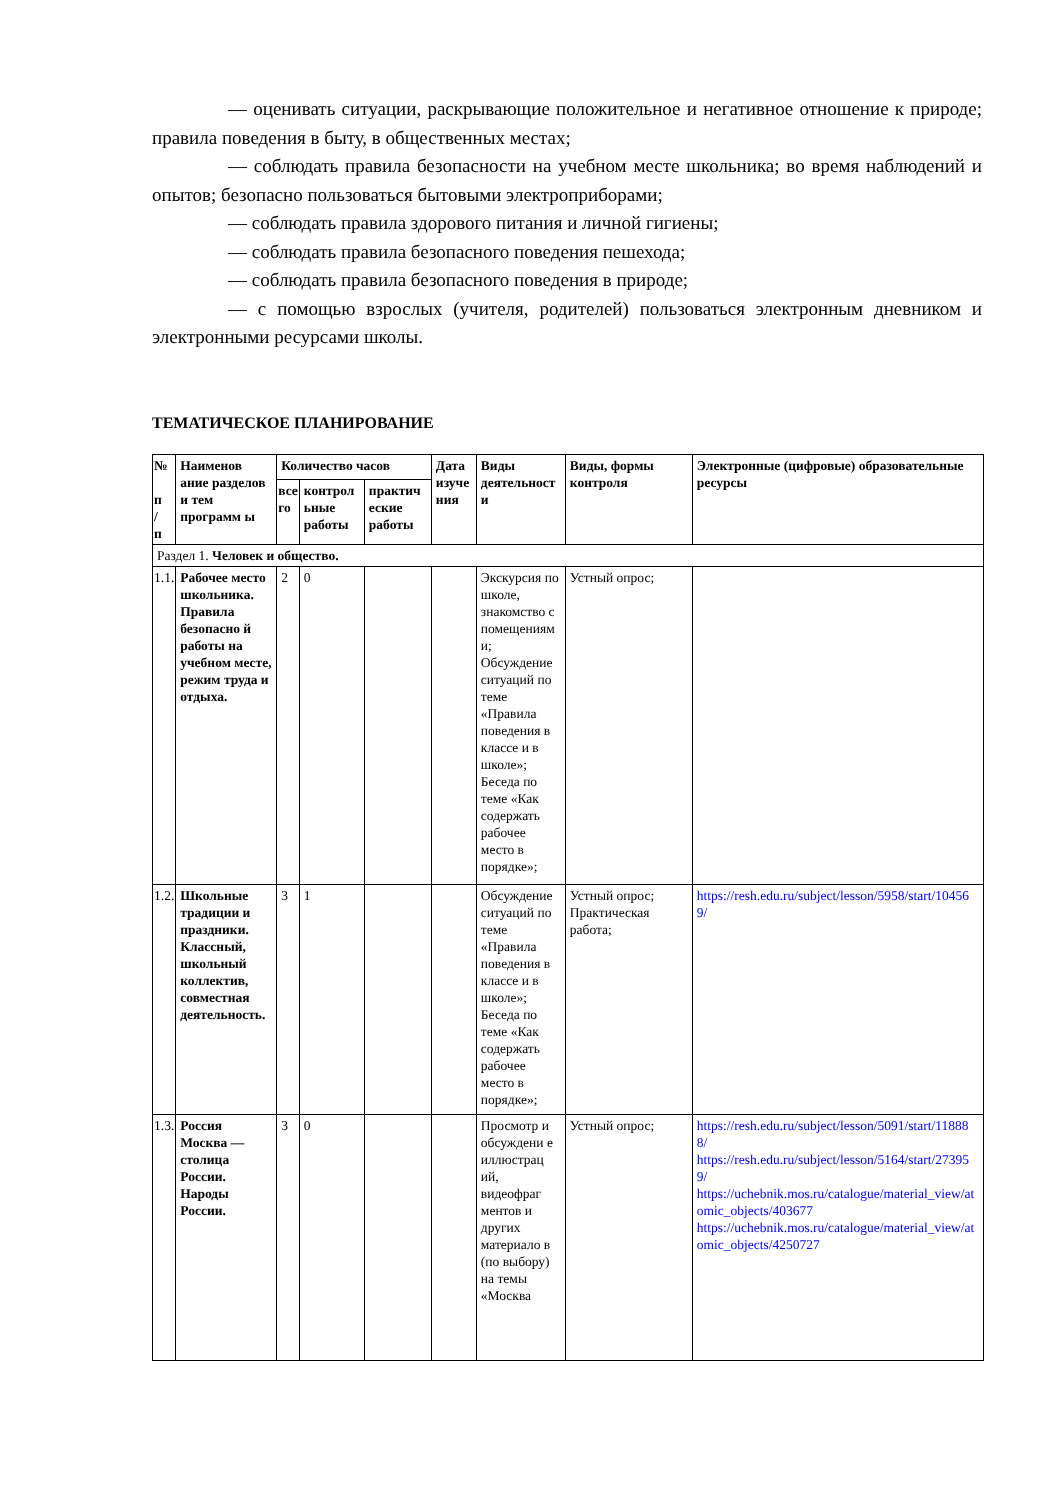— оценивать ситуации, раскрывающие положительное и негативное отношение к природе; правила поведения в быту, в общественных местах;
— соблюдать правила безопасности на учебном месте школьника; во время наблюдений и опытов; безопасно пользоваться бытовыми электроприборами;
— соблюдать правила здорового питания и личной гигиены;
— соблюдать правила безопасного поведения пешехода;
— соблюдать правила безопасного поведения в природе;
— с помощью взрослых (учителя, родителей) пользоваться электронным дневником и электронными ресурсами школы.
ТЕМАТИЧЕСКОЕ ПЛАНИРОВАНИЕ
| № п / п | Наименов ание разделов и тем программ ы | Количество часов | | | Дата изуче ния | Виды деятельност и | Виды, формы контроля | Электронные (цифровые) образовательные ресурсы |
| --- | --- | --- | --- | --- | --- | --- | --- | --- |
| | | все го | контрол ьные работы | практич еские работы | | | | |
| Раздел 1. Человек и общество. | | | | | | | | |
| 1.1. | Рабочее место школьника. Правила безопасно й работы на учебном месте, режим труда и отдыха. | 2 | 0 | | | Экскурсия по школе, знакомство с помещениям и; Обсуждение ситуаций по теме «Правила поведения в классе и в школе»; Беседа по теме «Как содержать рабочее место в порядке»; | Устный опрос; | |
| 1.2. | Школьные традиции и праздники. Классный, школьный коллектив, совместная деятельность. | 3 | 1 | | | Обсуждение ситуаций по теме «Правила поведения в классе и в школе»; Беседа по теме «Как содержать рабочее место в порядке»; | Устный опрос; Практическая работа; | https://resh.edu.ru/subject/lesson/5958/start/104569/ |
| 1.3. | Россия Москва — столица России. Народы России. | 3 | 0 | | | Просмотр и обсуждени е иллюстрац ий, видеофраг ментов и других материало в (по выбору) на темы «Москва | Устный опрос; | https://resh.edu.ru/subject/lesson/5091/start/118888/ https://resh.edu.ru/subject/lesson/5164/start/273959/ https://uchebnik.mos.ru/catalogue/material_view/atomic_objects/403677 https://uchebnik.mos.ru/catalogue/material_view/atomic_objects/4250727 |